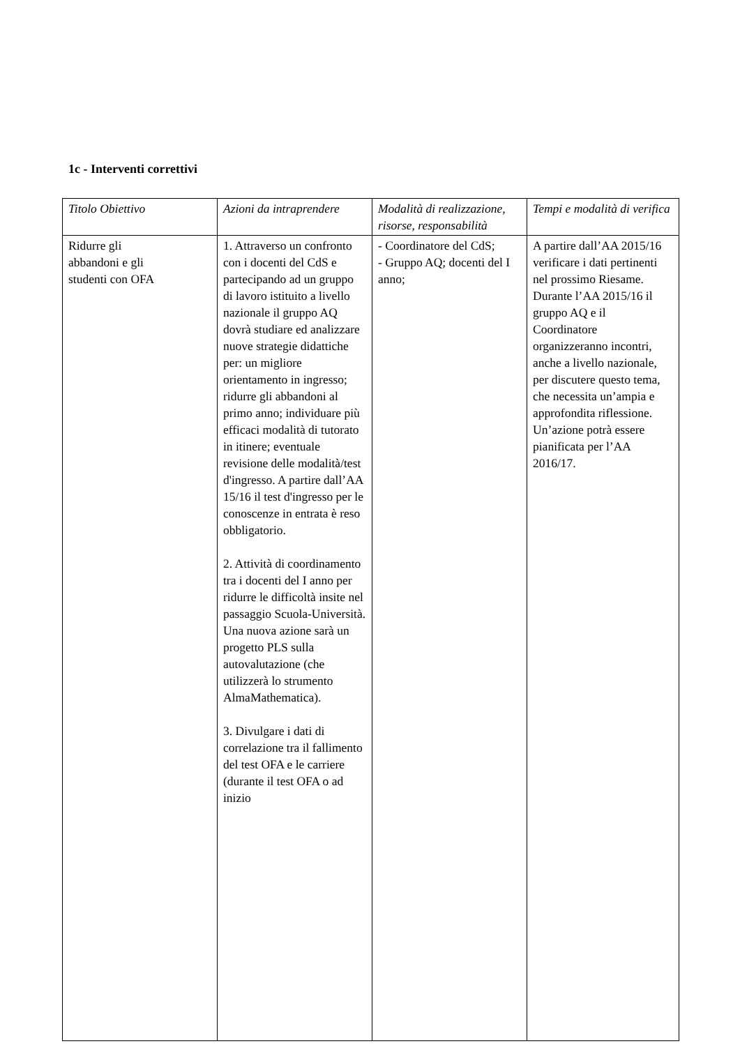1c - Interventi correttivi
| Titolo Obiettivo | Azioni da intraprendere | Modalità di realizzazione, risorse, responsabilità | Tempi e modalità di verifica |
| --- | --- | --- | --- |
| Ridurre gli abbandoni e gli studenti con OFA | 1. Attraverso un confronto con i docenti del CdS e partecipando ad un gruppo di lavoro istituito a livello nazionale il gruppo AQ dovrà studiare ed analizzare nuove strategie didattiche per: un migliore orientamento in ingresso; ridurre gli abbandoni al primo anno; individuare più efficaci modalità di tutorato in itinere; eventuale revisione delle modalità/test d'ingresso. A partire dall’AA 15/16 il test d'ingresso per le conoscenze in entrata è reso obbligatorio. 2. Attività di coordinamento tra i docenti del I anno per ridurre le difficoltà insite nel passaggio Scuola-Università. Una nuova azione sarà un progetto PLS sulla autovalutazione (che utilizzerà lo strumento AlmaMathematica). 3. Divulgare i dati di correlazione tra il fallimento del test OFA e le carriere (durante il test OFA o ad inizio | - Coordinatore del CdS; - Gruppo AQ; docenti del I anno; | A partire dall’AA 2015/16 verificare i dati pertinenti nel prossimo Riesame. Durante l’AA 2015/16 il gruppo AQ e il Coordinatore organizzeranno incontri, anche a livello nazionale, per discutere questo tema, che necessita un’ampia e approfondita riflessione. Un’azione potrà essere pianificata per l’AA 2016/17. |